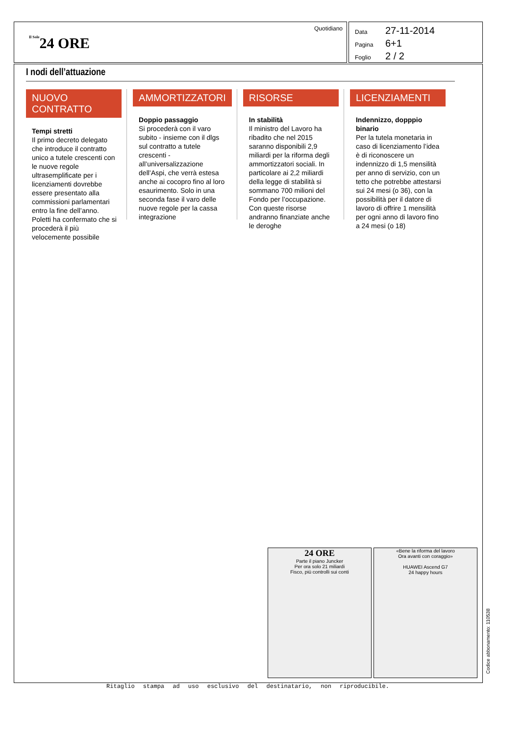Il Sole24 ORE
Quotidiano
Data 27-11-2014
Pagina 6+1
Foglio 2 / 2
I nodi dell’attuazione
NUOVO CONTRATTO
Tempi stretti
Il primo decreto delegato che introduce il contratto unico a tutele crescenti con le nuove regole ultrasemplificate per i licenziamenti dovrebbe essere presentato alla commissioni parlamentari entro la fine dell’anno. Poletti ha confermato che si procederà il più velocemente possibile
AMMORTIZZATORI
Doppio passaggio
Si procederà con il varo subito - insieme con il dlgs sul contratto a tutele crescenti - all’universalizzazione dell’Aspi, che verrà estesa anche ai cocopro fino al loro esaurimento. Solo in una seconda fase il varo delle nuove regole per la cassa integrazione
RISORSE
In stabilità
Il ministro del Lavoro ha ribadito che nel 2015 saranno disponibili 2,9 miliardi per la riforma degli ammortizzatori sociali. In particolare ai 2,2 miliardi della legge di stabilità si sommano 700 milioni del Fondo per l’occupazione. Con queste risorse andranno finanziate anche le deroghe
LICENZIAMENTI
Indennizzo, dopppio binario
Per la tutela monetaria in caso di licenziamento l’idea è di riconoscere un indennizzo di 1,5 mensilità per anno di servizio, con un tetto che potrebbe attestarsi sui 24 mesi (o 36), con la possibilità per il datore di lavoro di offrire 1 mensilità per ogni anno di lavoro fino a 24 mesi (o 18)
24 ORE
Parte il piano Juncker
Per ora solo 21 miliardi
Fisco, più controlli sui conti
«Bene la riforma del lavoro
Ora avanti con coraggio»
HUAWEI Ascend G7
24 happy hours
Codice abbonamento: 110538
Ritaglio stampa ad uso esclusivo del destinatario, non riproducibile.